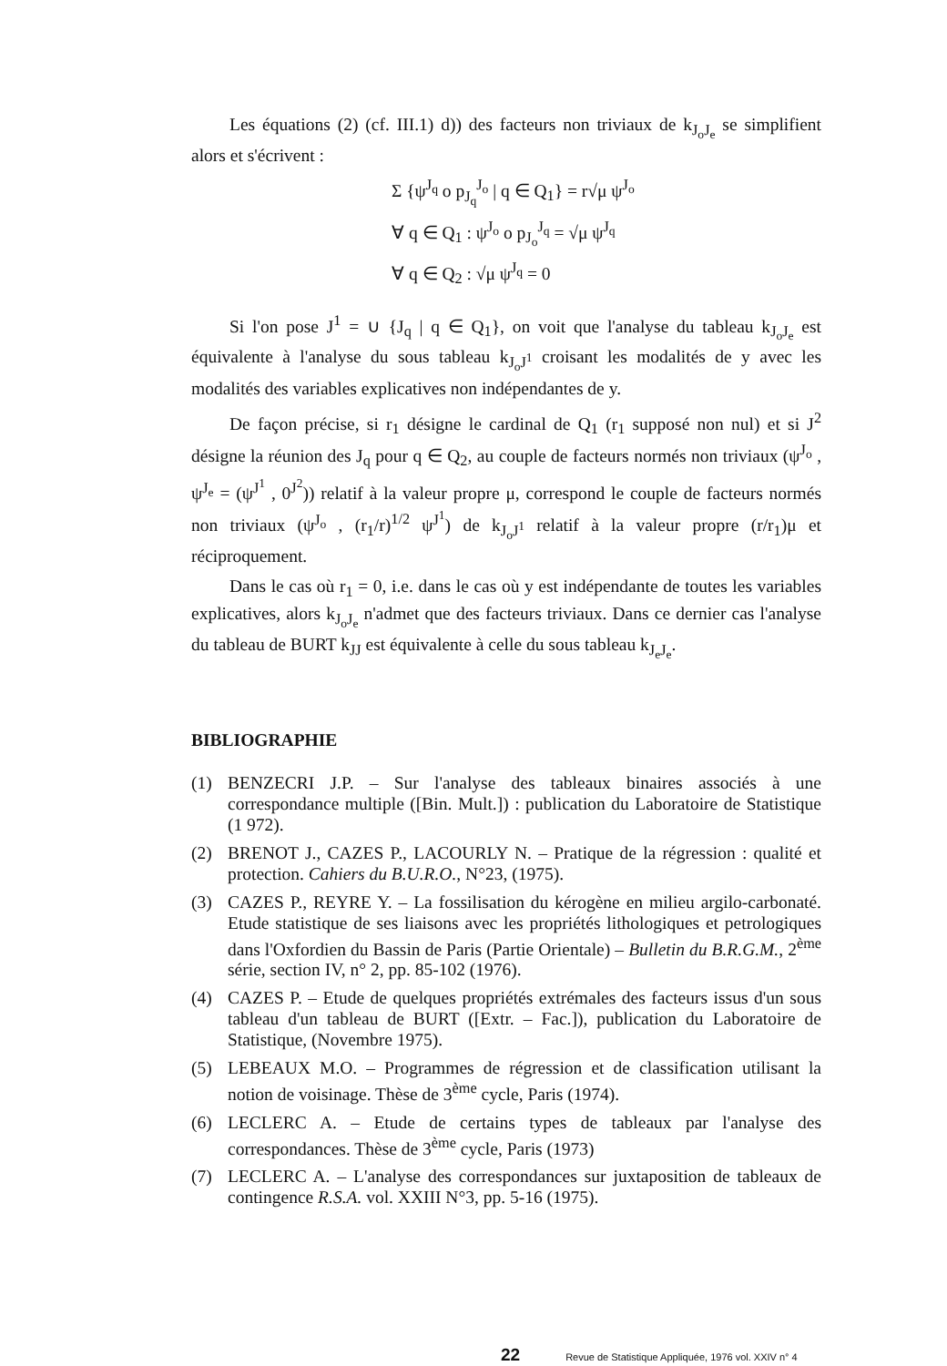Les équations (2) (cf. III.1) d)) des facteurs non triviaux de k<sub>J<sub>o</sub>J<sub>e</sub></sub> se simplifient alors et s'écrivent :
Σ {ψ<sup>J<sub>q</sub></sup> o p<sub>J<sub>q</sub></sub><sup>J<sub>o</sub></sup> | q ∈ Q<sub>1</sub>} = r√μ ψ<sup>J<sub>o</sub></sup>
∀ q ∈ Q<sub>1</sub> : ψ<sup>J<sub>o</sub></sup> o p<sub>J<sub>o</sub></sub><sup>J<sub>q</sub></sup> = √μ ψ<sup>J<sub>q</sub></sup>
∀ q ∈ Q<sub>2</sub> : √μ ψ<sup>J<sub>q</sub></sup> = 0
Si l'on pose J<sup>1</sup> = ∪ {J<sub>q</sub> | q ∈ Q<sub>1</sub>}, on voit que l'analyse du tableau k<sub>J<sub>o</sub>J<sub>e</sub></sub> est équivalente à l'analyse du sous tableau k<sub>J<sub>o</sub>J<sup>1</sup></sub> croisant les modalités de y avec les modalités des variables explicatives non indépendantes de y.
De façon précise, si r<sub>1</sub> désigne le cardinal de Q<sub>1</sub> (r<sub>1</sub> supposé non nul) et si J<sup>2</sup> désigne la réunion des J<sub>q</sub> pour q ∈ Q<sub>2</sub>, au couple de facteurs normés non triviaux (ψ<sup>J<sub>o</sub></sup> , ψ<sup>J<sub>e</sub></sup> = (ψ<sup>J<sup>1</sup></sup> , 0<sup>J<sup>2</sup></sup>)) relatif à la valeur propre μ, correspond le couple de facteurs normés non triviaux (ψ<sup>J<sub>o</sub></sup> , (r<sub>1</sub>/r)<sup>1/2</sup> ψ<sup>J<sup>1</sup></sup>) de k<sub>J<sub>o</sub>J<sup>1</sup></sub> relatif à la valeur propre (r/r<sub>1</sub>)μ et réciproquement.
Dans le cas où r<sub>1</sub> = 0, i.e. dans le cas où y est indépendante de toutes les variables explicatives, alors k<sub>J<sub>o</sub>J<sub>e</sub></sub> n'admet que des facteurs triviaux. Dans ce dernier cas l'analyse du tableau de BURT k<sub>JJ</sub> est équivalente à celle du sous tableau k<sub>J<sub>e</sub>J<sub>e</sub></sub>.
BIBLIOGRAPHIE
(1) BENZECRI J.P. – Sur l'analyse des tableaux binaires associés à une correspondance multiple ([Bin. Mult.]) : publication du Laboratoire de Statistique (1 972).
(2) BRENOT J., CAZES P., LACOURLY N. – Pratique de la régression : qualité et protection. Cahiers du B.U.R.O., N°23, (1975).
(3) CAZES P., REYRE Y. – La fossilisation du kérogène en milieu argilo-carbonaté. Etude statistique de ses liaisons avec les propriétés lithologiques et petrologiques dans l'Oxfordien du Bassin de Paris (Partie Orientale) – Bulletin du B.R.G.M., 2<sup>ème</sup> série, section IV, n° 2, pp. 85-102 (1976).
(4) CAZES P. – Etude de quelques propriétés extrémales des facteurs issus d'un sous tableau d'un tableau de BURT ([Extr. – Fac.]), publication du Laboratoire de Statistique, (Novembre 1975).
(5) LEBEAUX M.O. – Programmes de régression et de classification utilisant la notion de voisinage. Thèse de 3<sup>ème</sup> cycle, Paris (1974).
(6) LECLERC A. – Etude de certains types de tableaux par l'analyse des correspondances. Thèse de 3<sup>ème</sup> cycle, Paris (1973)
(7) LECLERC A. – L'analyse des correspondances sur juxtaposition de tableaux de contingence R.S.A. vol. XXIII N°3, pp. 5-16 (1975).
22 Revue de Statistique Appliquée, 1976 vol. XXIV n° 4